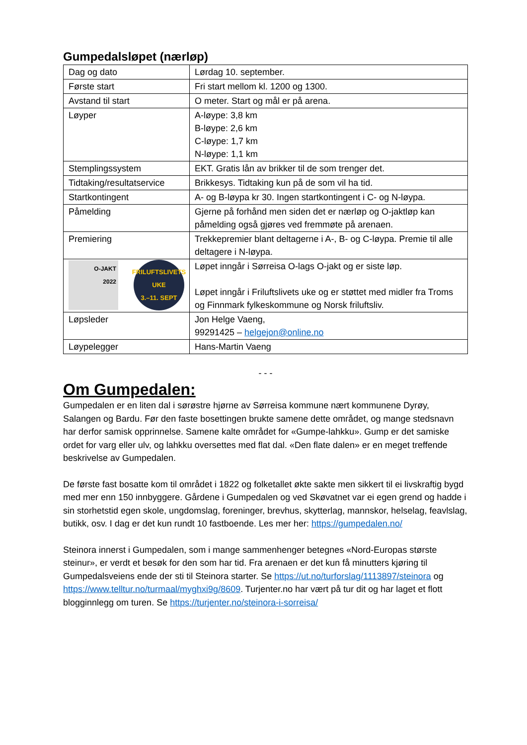Gumpedalsløpet (nærløp)
| Dag og dato | Lørdag 10. september. |
| Første start | Fri start mellom kl. 1200 og 1300. |
| Avstand til start | O meter. Start og mål er på arena. |
| Løyper | A-løype: 3,8 km B-løype: 2,6 km C-løype: 1,7 km N-løype: 1,1 km |
| Stemplingssystem | EKT. Gratis lån av brikker til de som trenger det. |
| Tidtaking/resultatservice | Brikkesys. Tidtaking kun på de som vil ha tid. |
| Startkontingent | A- og B-løypa kr 30. Ingen startkontingent i C- og N-løypa. |
| Påmelding | Gjerne på forhånd men siden det er nærløp og O-jaktløp kan påmelding også gjøres ved fremmøte på arenaen. |
| Premiering | Trekkepremier blant deltagerne i A-, B- og C-løypa. Premie til alle deltagere i N-løypa. |
| O-JAKT 2022 FRILUFTSLIVETS UKE 3.–11. SEPT | Løpet inngår i Sørreisa O-lags O-jakt og er siste løp. Løpet inngår i Friluftslivets uke og er støttet med midler fra Troms og Finnmark fylkeskommune og Norsk friluftsliv. |
| Løpsleder | Jon Helge Vaeng, 99291425 – helgejon@online.no |
| Løypelegger | Hans-Martin Vaeng |
- - -
Om Gumpedalen:
Gumpedalen er en liten dal i sørøstre hjørne av Sørreisa kommune nært kommunene Dyrøy, Salangen og Bardu. Før den faste bosettingen brukte samene dette området, og mange stedsnavn har derfor samisk opprinnelse. Samene kalte området for «Gumpe-lahkku». Gump er det samiske ordet for varg eller ulv, og lahkku oversettes med flat dal. «Den flate dalen» er en meget treffende beskrivelse av Gumpedalen.
De første fast bosatte kom til området i 1822 og folketallet økte sakte men sikkert til ei livskraftig bygd med mer enn 150 innbyggere. Gårdene i Gumpedalen og ved Skøvatnet var ei egen grend og hadde i sin storhetstid egen skole, ungdomslag, foreninger, brevhus, skytterlag, mannskor, helselag, feavlslag, butikk, osv. I dag er det kun rundt 10 fastboende. Les mer her: https://gumpedalen.no/
Steinora innerst i Gumpedalen, som i mange sammenhenger betegnes «Nord-Europas største steinur», er verdt et besøk for den som har tid. Fra arenaen er det kun få minutters kjøring til Gumpedalsveiens ende der sti til Steinora starter. Se https://ut.no/turforslag/1113897/steinora og https://www.telltur.no/turmaal/myghxi9g/8609. Turjenter.no har vært på tur dit og har laget et flott blogginnlegg om turen. Se https://turjenter.no/steinora-i-sorreisa/